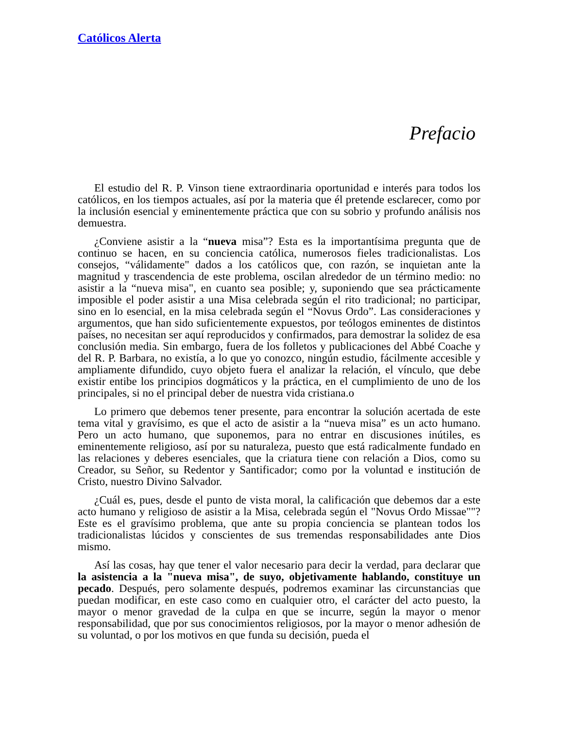Católicos Alerta
Prefacio
El estudio del R. P. Vinson tiene extraordinaria oportunidad e interés para todos los católicos, en los tiempos actuales, así por la materia que él pretende esclarecer, como por la inclusión esencial y eminentemente práctica que con su sobrio y profundo análisis nos demuestra.
¿Conviene asistir a la “nueva misa”? Esta es la importantísima pregunta que de continuo se hacen, en su conciencia católica, numerosos fieles tradicionalistas. Los consejos, “válidamente" dados a los católicos que, con razón, se inquietan ante la magnitud y trascendencia de este problema, oscilan alrededor de un término medio: no asistir a la “nueva misa", en cuanto sea posible; y, suponiendo que sea prácticamente imposible el poder asistir a una Misa celebrada según el rito tradicional; no participar, sino en lo esencial, en la misa celebrada según el “Novus Ordo”. Las consideraciones y argumentos, que han sido suficientemente expuestos, por teólogos eminentes de distintos países, no necesitan ser aquí reproducidos y confirmados, para demostrar la solidez de esa conclusión media. Sin embargo, fuera de los folletos y publicaciones del Abbé Coache y del R. P. Barbara, no existía, a lo que yo conozco, ningún estudio, fácilmente accesible y ampliamente difundido, cuyo objeto fuera el analizar la relación, el vínculo, que debe existir entibe los principios dogmáticos y la práctica, en el cumplimiento de uno de los principales, si no el principal deber de nuestra vida cristiana.o
Lo primero que debemos tener presente, para encontrar la solución acertada de este tema vital y gravísimo, es que el acto de asistir a la “nueva misa” es un acto humano. Pero un acto humano, que suponemos, para no entrar en discusiones inútiles, es eminentemente religioso, así por su naturaleza, puesto que está radicalmente fundado en las relaciones y deberes esenciales, que la criatura tiene con relación a Dios, como su Creador, su Señor, su Redentor y Santificador; como por la voluntad e institución de Cristo, nuestro Divino Salvador.
¿Cuál es, pues, desde el punto de vista moral, la calificación que debemos dar a este acto humano y religioso de asistir a la Misa, celebrada según el "Novus Ordo Missae""? Este es el gravísimo problema, que ante su propia conciencia se plantean todos los tradicionalistas lúcidos y conscientes de sus tremendas responsabilidades ante Dios mismo.
Así las cosas, hay que tener el valor necesario para decir la verdad, para declarar que la asistencia a la "nueva misa", de suyo, objetivamente hablando, constituye un pecado. Después, pero solamente después, podremos examinar las circunstancias que puedan modificar, en este caso como en cualquier otro, el carácter del acto puesto, la mayor o menor gravedad de la culpa en que se incurre, según la mayor o menor responsabilidad, que por sus conocimientos religiosos, por la mayor o menor adhesión de su voluntad, o por los motivos en que funda su decisión, pueda el